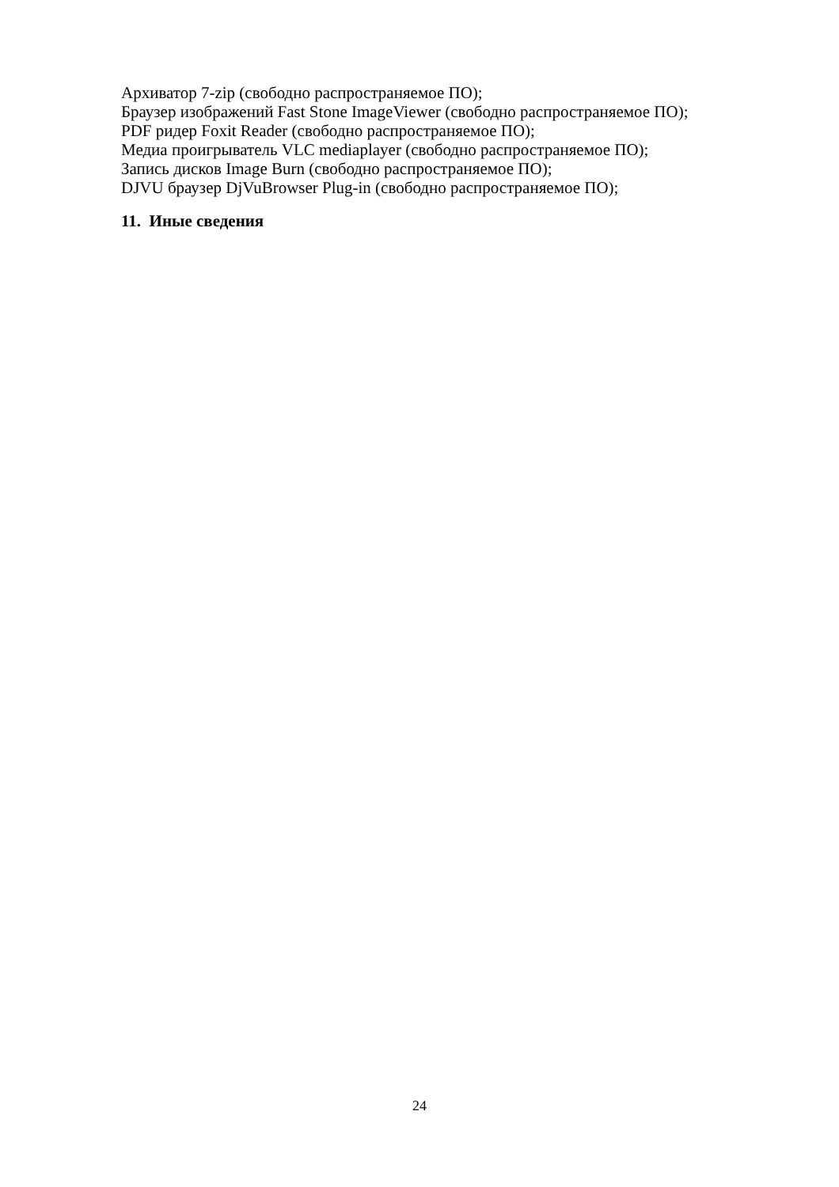Архиватор 7-zip (свободно распространяемое ПО);
Браузер изображений Fast Stone ImageViewer (свободно распространяемое ПО);
PDF ридер Foxit Reader (свободно распространяемое ПО);
Медиа проигрыватель VLC mediaplayer (свободно распространяемое ПО);
Запись дисков Image Burn (свободно распространяемое ПО);
DJVU браузер DjVuBrowser Plug-in (свободно распространяемое ПО);
11. Иные сведения
24